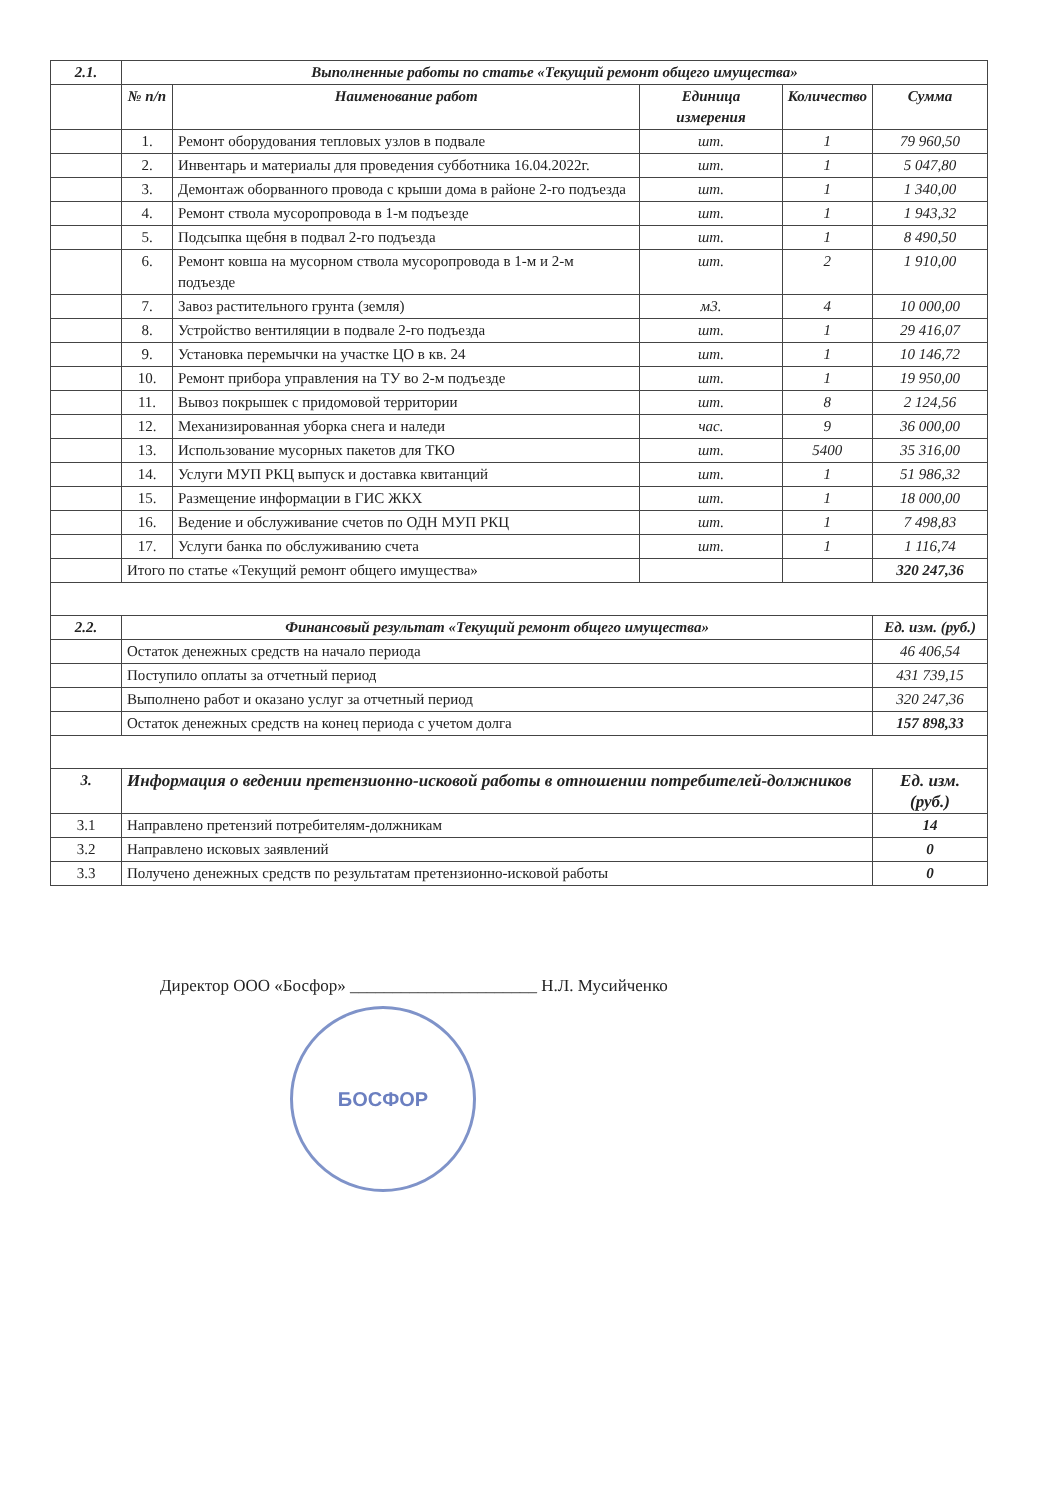| 2.1. | Выполненные работы по статье «Текущий ремонт общего имущества» | | | | |
| --- | --- | --- | --- | --- | --- |
| | № п/п | Наименование работ | Единица измерения | Количество | Сумма |
| | 1. | Ремонт оборудования тепловых узлов в подвале | шт. | 1 | 79 960,50 |
| | 2. | Инвентарь и материалы для проведения субботника 16.04.2022г. | шт. | 1 | 5 047,80 |
| | 3. | Демонтаж оборванного провода с крыши дома в районе 2-го подъезда | шт. | 1 | 1 340,00 |
| | 4. | Ремонт ствола мусоропровода в 1-м подъезде | шт. | 1 | 1 943,32 |
| | 5. | Подсыпка щебня в подвал 2-го подъезда | шт. | 1 | 8 490,50 |
| | 6. | Ремонт ковша на мусорном ствола мусоропровода в 1-м и 2-м подъезде | шт. | 2 | 1 910,00 |
| | 7. | Завоз растительного грунта (земля) | м3. | 4 | 10 000,00 |
| | 8. | Устройство вентиляции в подвале 2-го подъезда | шт. | 1 | 29 416,07 |
| | 9. | Установка перемычки на участке ЦО в кв. 24 | шт. | 1 | 10 146,72 |
| | 10. | Ремонт прибора управления на ТУ во 2-м подъезде | шт. | 1 | 19 950,00 |
| | 11. | Вывоз покрышек с придомовой территории | шт. | 8 | 2 124,56 |
| | 12. | Механизированная уборка снега и наледи | час. | 9 | 36 000,00 |
| | 13. | Использование мусорных пакетов для ТКО | шт. | 5400 | 35 316,00 |
| | 14. | Услуги МУП РКЦ выпуск и доставка квитанций | шт. | 1 | 51 986,32 |
| | 15. | Размещение информации в ГИС ЖКХ | шт. | 1 | 18 000,00 |
| | 16. | Ведение и обслуживание счетов по ОДН МУП РКЦ | шт. | 1 | 7 498,83 |
| | 17. | Услуги банка по обслуживанию счета | шт. | 1 | 1 116,74 |
| | Итого по статье «Текущий ремонт общего имущества» | | | | 320 247,36 |
| 2.2. | Финансовый результат «Текущий ремонт общего имущества» | | | | Ед. изм. (руб.) |
| | Остаток денежных средств на начало периода | | | | 46 406,54 |
| | Поступило оплаты за отчетный период | | | | 431 739,15 |
| | Выполнено работ и оказано услуг за отчетный период | | | | 320 247,36 |
| | Остаток денежных средств на конец периода с учетом долга | | | | 157 898,33 |
| 3. | Информация о ведении претензионно-исковой работы в отношении потребителей-должников | | | | Ед. изм. (руб.) |
| 3.1 | Направлено претензий потребителям-должникам | | | | 14 |
| 3.2 | Направлено исковых заявлений | | | | 0 |
| 3.3 | Получено денежных средств по результатам претензионно-исковой работы | | | | 0 |
Директор ООО «Босфор» ______________________ Н.Л. Мусийченко
БОСФОР